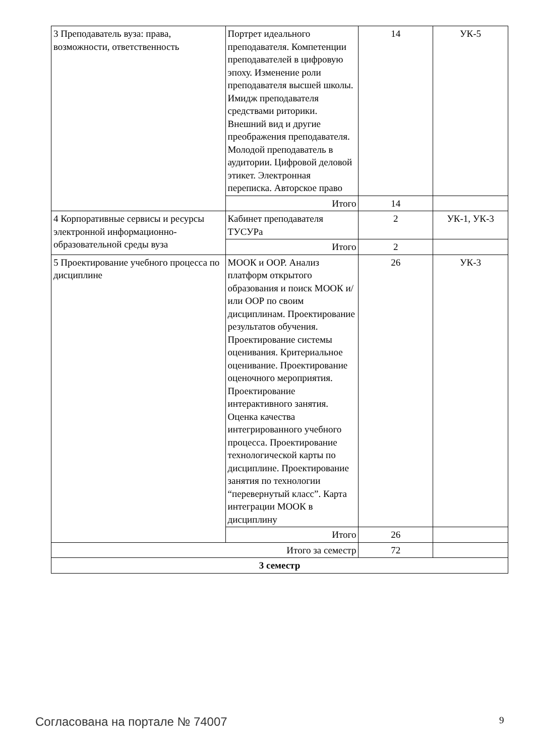| 3 Преподаватель вуза: права, возможности, ответственность | Портрет идеального преподавателя. Компетенции преподавателей в цифровую эпоху. Изменение роли преподавателя высшей школы. Имидж преподавателя средствами риторики. Внешний вид и другие преображения преподавателя. Молодой преподаватель в аудитории. Цифровой деловой этикет. Электронная переписка. Авторское право | 14 | УК-5 |
| | Итого | 14 | |
| 4 Корпоративные сервисы и ресурсы электронной информационно-образовательной среды вуза | Кабинет преподавателя ТУСУРа | 2 | УК-1, УК-3 |
| | Итого | 2 | |
| 5 Проектирование учебного процесса по дисциплине | МООК и ООР. Анализ платформ открытого образования и поиск МООК и/или ООР по своим дисциплинам. Проектирование результатов обучения. Проектирование системы оценивания. Критериальное оценивание. Проектирование оценочного мероприятия. Проектирование интерактивного занятия. Оценка качества интегрированного учебного процесса. Проектирование технологической карты по дисциплине. Проектирование занятия по технологии “перевернутый класс”. Карта интеграции МООК в дисциплину | 26 | УК-3 |
| | Итого | 26 | |
| Итого за семестр | | 72 | |
| 3 семестр | | | |
Согласована на портале № 74007 9